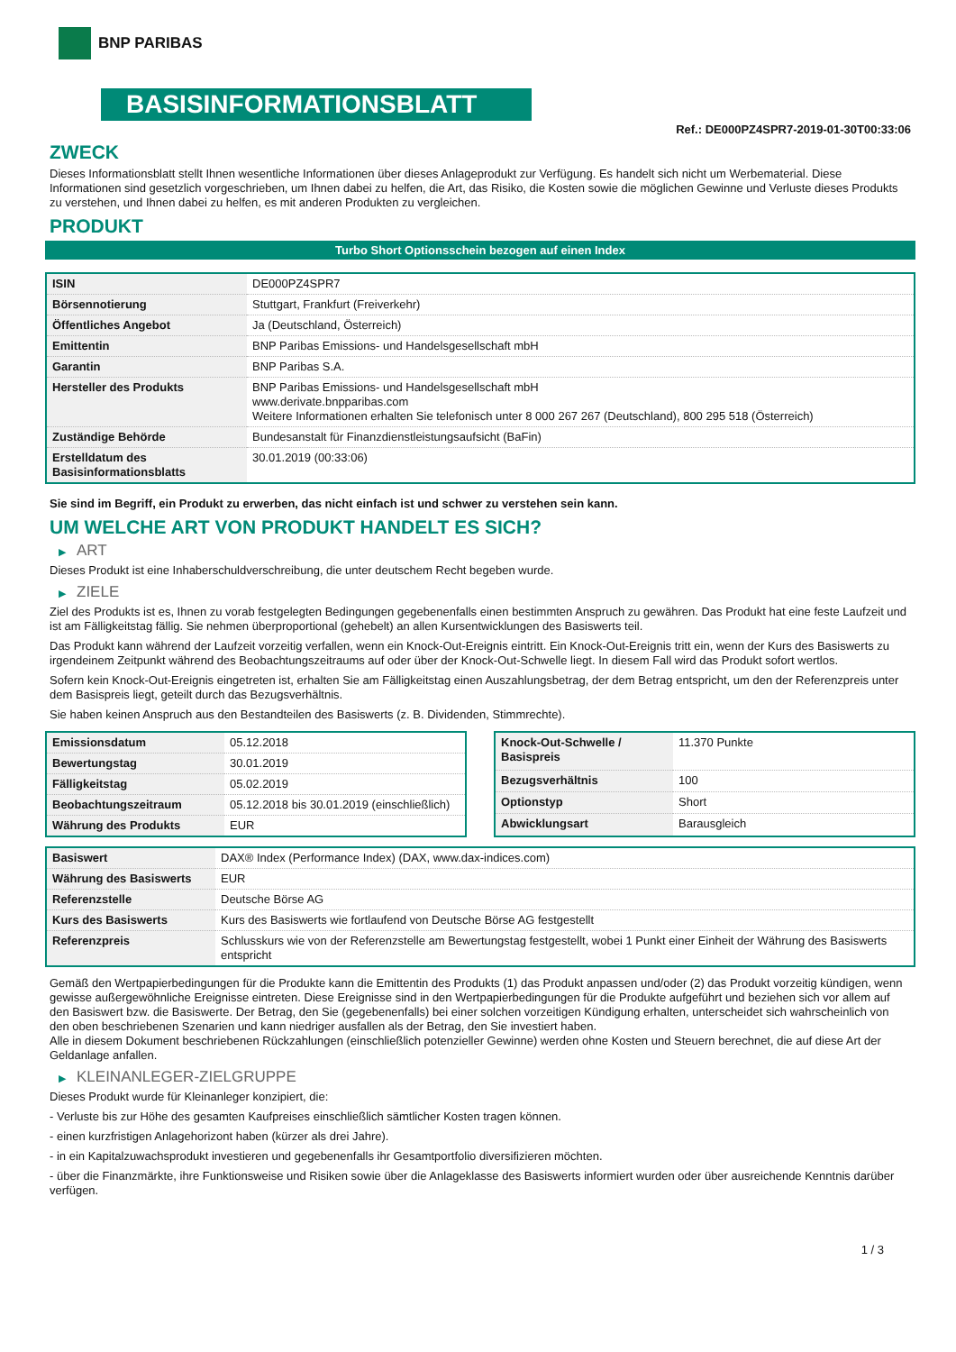BNP PARIBAS
BASISINFORMATIONSBLATT
Ref.: DE000PZ4SPR7-2019-01-30T00:33:06
ZWECK
Dieses Informationsblatt stellt Ihnen wesentliche Informationen über dieses Anlageprodukt zur Verfügung. Es handelt sich nicht um Werbematerial. Diese Informationen sind gesetzlich vorgeschrieben, um Ihnen dabei zu helfen, die Art, das Risiko, die Kosten sowie die möglichen Gewinne und Verluste dieses Produkts zu verstehen, und Ihnen dabei zu helfen, es mit anderen Produkten zu vergleichen.
PRODUKT
Turbo Short Optionsschein bezogen auf einen Index
| ISIN | DE000PZ4SPR7 |
| Börsennotierung | Stuttgart, Frankfurt (Freiverkehr) |
| Öffentliches Angebot | Ja (Deutschland, Österreich) |
| Emittentin | BNP Paribas Emissions- und Handelsgesellschaft mbH |
| Garantin | BNP Paribas S.A. |
| Hersteller des Produkts | BNP Paribas Emissions- und Handelsgesellschaft mbH www.derivate.bnpparibas.com Weitere Informationen erhalten Sie telefonisch unter 8 000 267 267 (Deutschland), 800 295 518 (Österreich) |
| Zuständige Behörde | Bundesanstalt für Finanzdienstleistungsaufsicht (BaFin) |
| Erstelldatum des Basisinformationsblatts | 30.01.2019 (00:33:06) |
Sie sind im Begriff, ein Produkt zu erwerben, das nicht einfach ist und schwer zu verstehen sein kann.
UM WELCHE ART VON PRODUKT HANDELT ES SICH?
▶ ART
Dieses Produkt ist eine Inhaberschuldverschreibung, die unter deutschem Recht begeben wurde.
▶ ZIELE
Ziel des Produkts ist es, Ihnen zu vorab festgelegten Bedingungen gegebenenfalls einen bestimmten Anspruch zu gewähren. Das Produkt hat eine feste Laufzeit und ist am Fälligkeitstag fällig. Sie nehmen überproportional (gehebelt) an allen Kursentwicklungen des Basiswerts teil.
Das Produkt kann während der Laufzeit vorzeitig verfallen, wenn ein Knock-Out-Ereignis eintritt. Ein Knock-Out-Ereignis tritt ein, wenn der Kurs des Basiswerts zu irgendeinem Zeitpunkt während des Beobachtungszeitraums auf oder über der Knock-Out-Schwelle liegt. In diesem Fall wird das Produkt sofort wertlos.
Sofern kein Knock-Out-Ereignis eingetreten ist, erhalten Sie am Fälligkeitstag einen Auszahlungsbetrag, der dem Betrag entspricht, um den der Referenzpreis unter dem Basispreis liegt, geteilt durch das Bezugsverhältnis.
Sie haben keinen Anspruch aus den Bestandteilen des Basiswerts (z. B. Dividenden, Stimmrechte).
| Emissionsdatum | 05.12.2018 |
| Bewertungstag | 30.01.2019 |
| Fälligkeitstag | 05.02.2019 |
| Beobachtungszeitraum | 05.12.2018 bis 30.01.2019 (einschließlich) |
| Währung des Produkts | EUR |
| Knock-Out-Schwelle / Basispreis | 11.370 Punkte |
| Bezugsverhältnis | 100 |
| Optionstyp | Short |
| Abwicklungsart | Barausgleich |
| Basiswert | DAX® Index (Performance Index) (DAX, www.dax-indices.com) |
| Währung des Basiswerts | EUR |
| Referenzstelle | Deutsche Börse AG |
| Kurs des Basiswerts | Kurs des Basiswerts wie fortlaufend von Deutsche Börse AG festgestellt |
| Referenzpreis | Schlusskurs wie von der Referenzstelle am Bewertungstag festgestellt, wobei 1 Punkt einer Einheit der Währung des Basiswerts entspricht |
Gemäß den Wertpapierbedingungen für die Produkte kann die Emittentin des Produkts (1) das Produkt anpassen und/oder (2) das Produkt vorzeitig kündigen, wenn gewisse außergewöhnliche Ereignisse eintreten. Diese Ereignisse sind in den Wertpapierbedingungen für die Produkte aufgeführt und beziehen sich vor allem auf den Basiswert bzw. die Basiswerte. Der Betrag, den Sie (gegebenenfalls) bei einer solchen vorzeitigen Kündigung erhalten, unterscheidet sich wahrscheinlich von den oben beschriebenen Szenarien und kann niedriger ausfallen als der Betrag, den Sie investiert haben.
Alle in diesem Dokument beschriebenen Rückzahlungen (einschließlich potenzieller Gewinne) werden ohne Kosten und Steuern berechnet, die auf diese Art der Geldanlage anfallen.
▶ KLEINANLEGER-ZIELGRUPPE
Dieses Produkt wurde für Kleinanleger konzipiert, die:
- Verluste bis zur Höhe des gesamten Kaufpreises einschließlich sämtlicher Kosten tragen können.
- einen kurzfristigen Anlagehorizont haben (kürzer als drei Jahre).
- in ein Kapitalzuwachsprodukt investieren und gegebenenfalls ihr Gesamtportfolio diversifizieren möchten.
- über die Finanzmärkte, ihre Funktionsweise und Risiken sowie über die Anlageklasse des Basiswerts informiert wurden oder über ausreichende Kenntnis darüber verfügen.
1 / 3